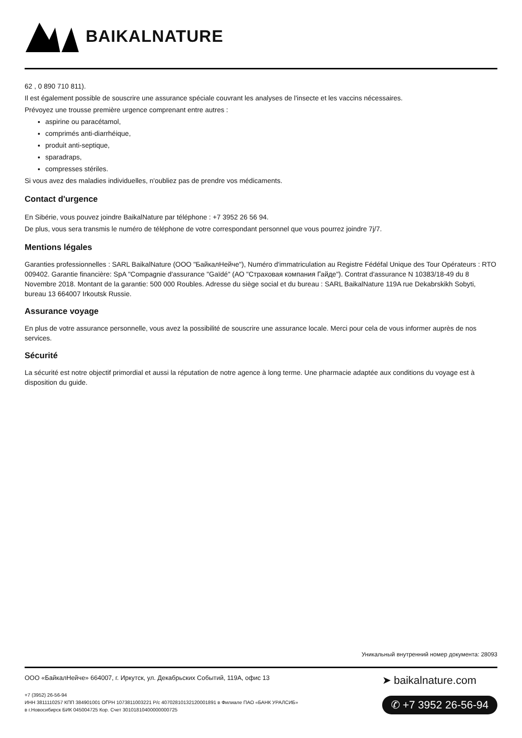BAIKALNATURE
62 , 0 890 710 811).
Il est également possible de souscrire une assurance spéciale couvrant les analyses de l'insecte et les vaccins nécessaires.
Prévoyez une trousse première urgence comprenant entre autres :
aspirine ou paracétamol,
comprimés anti-diarrhéique,
produit anti-septique,
sparadraps,
compresses stériles.
Si vous avez des maladies individuelles, n'oubliez pas de prendre vos médicaments.
Contact d'urgence
En Sibérie, vous pouvez joindre BaikalNature par téléphone : +7 3952 26 56 94.
De plus, vous sera transmis le numéro de téléphone de votre correspondant personnel que vous pourrez joindre 7j/7.
Mentions légales
Garanties professionnelles : SARL BaikalNature (ООО "БайкалНейче"), Numéro d'immatriculation au Registre Fédéfal Unique des Tour Opérateurs : RTO 009402. Garantie financière: SpA "Compagnie d'assurance "Gaïdé" (АО "Страховая компания Гайде"). Contrat d'assurance N 10383/18-49 du 8 Novembre 2018. Montant de la garantie: 500 000 Roubles. Adresse du siège social et du bureau : SARL BaikalNature 119A rue Dekabrskikh Sobyti, bureau 13 664007 Irkoutsk Russie.
Assurance voyage
En plus de votre assurance personnelle, vous avez la possibilité de souscrire une assurance locale. Merci pour cela de vous informer auprès de nos services.
Sécurité
La sécurité est notre objectif primordial et aussi la réputation de notre agence à long terme. Une pharmacie adaptée aux conditions du voyage est à disposition du guide.
Уникальный внутренний номер документа: 28093
ООО «БайкалНейче» 664007, г. Иркутск, ул. Декабрьских Событий, 119А, офис 13
+7 (3952) 26-56-94
ИНН 3811110257 КПП 384901001 ОГРН 1073811003221 Р/с 40702810132120001891 в Филиале ПАО «БАНК УРАЛСИБ»
в г.Новосибирск БИК 045004725 Кор. Счет 30101810400000000725
➤ baikalnature.com
✆ +7 3952 26-56-94